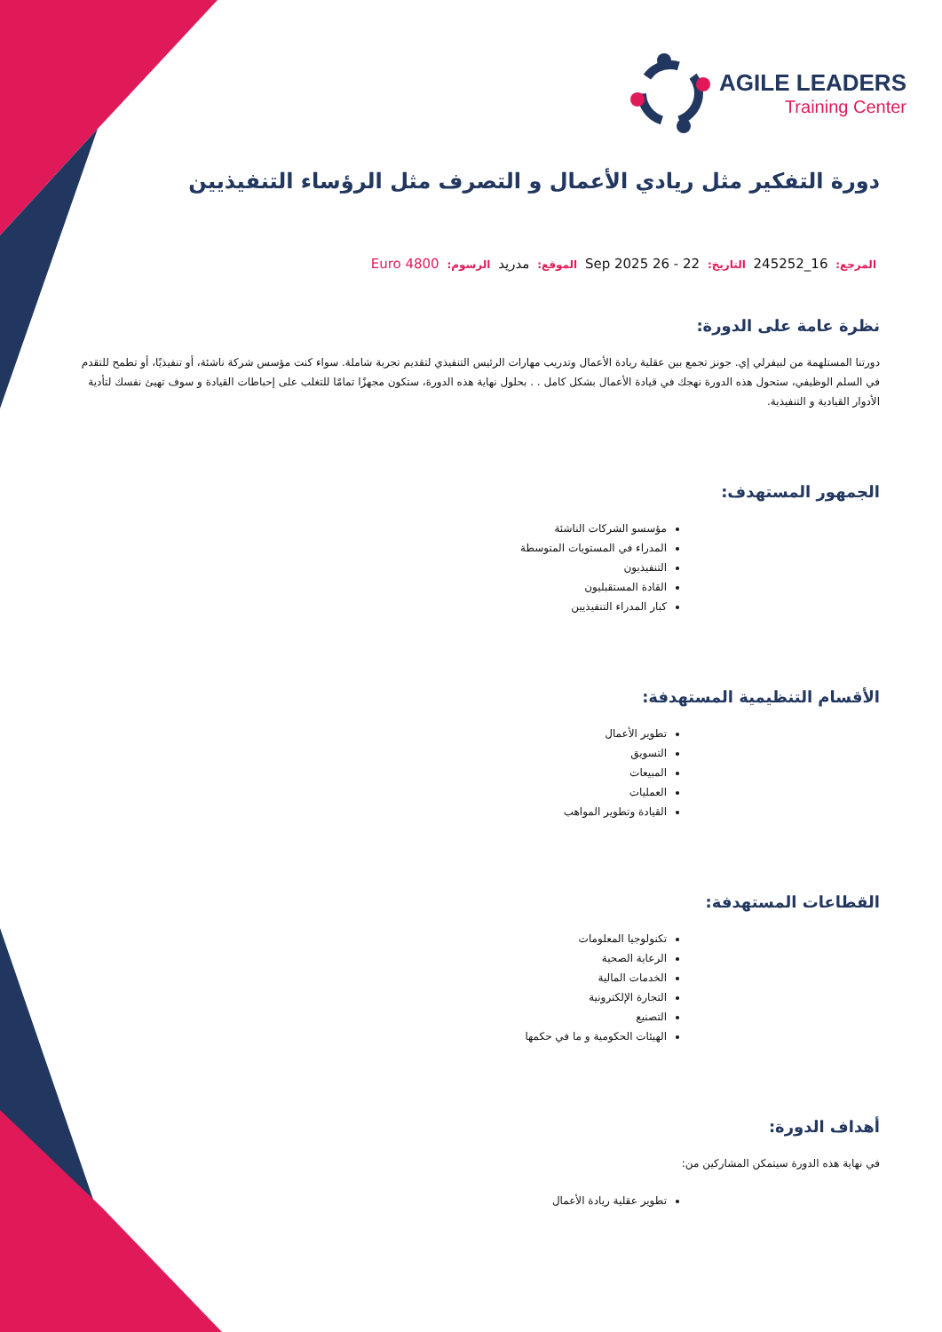AGILE LEADERS
Training Center
دورة التفكير مثل ريادي الأعمال و التصرف مثل الرؤساء التنفيذيين
المرجع: 16_245252 التاريخ: 22 - 26 Sep 2025 الموقع: مدريد الرسوم: Euro 4800
نظرة عامة على الدورة:
دورتنا المستلهمة من لبيفرلي إي. جونز تجمع بين عقلية ريادة الأعمال وتدريب مهارات الرئيس التنفيذي لتقديم تجربة شاملة. سواء كنت مؤسس شركة ناشئة، أو تنفيذيًا، أو تطمح للتقدم في السلم الوظيفي، ستحول هذه الدورة نهجك في قيادة الأعمال بشكل كامل . . بحلول نهاية هذه الدورة، ستكون مجهزًا تمامًا للتغلب على إحباطات القيادة و سوف تهيئ نفسك لتأدية الأدوار القيادية و التنفيذية.
الجمهور المستهدف:
مؤسسو الشركات الناشئة
المدراء في المستويات المتوسطة
التنفيذيون
القادة المستقبليون
كبار المدراء التنفيذيين
الأقسام التنظيمية المستهدفة:
تطوير الأعمال
التسويق
المبيعات
العمليات
القيادة وتطوير المواهب
القطاعات المستهدفة:
تكنولوجيا المعلومات
الرعاية الصحية
الخدمات المالية
التجارة الإلكترونية
التصنيع
الهيئات الحكومية و ما في حكمها
أهداف الدورة:
في نهاية هذه الدورة سيتمكن المشاركين من:
تطوير عقلية ريادة الأعمال